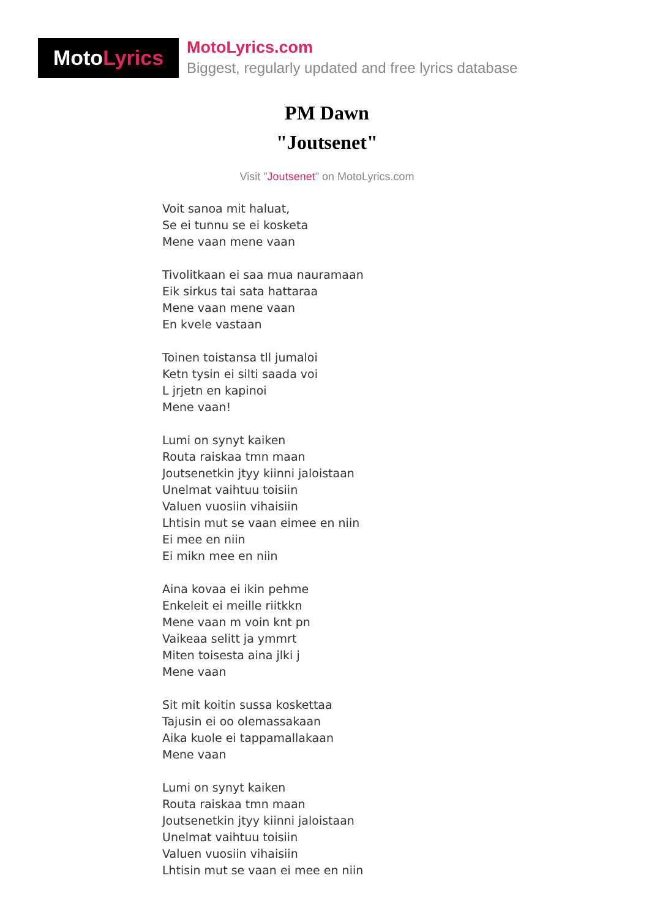Moto Lyrics
MotoLyrics.com
Biggest, regularly updated and free lyrics database
PM Dawn
"Joutsenet"
Visit "Joutsenet" on MotoLyrics.com
Voit sanoa mit haluat,
Se ei tunnu se ei kosketa
Mene vaan mene vaan
Tivolitkaan ei saa mua nauramaan
Eik sirkus tai sata hattaraa
Mene vaan mene vaan
En kvele vastaan
Toinen toistansa tll jumaloi
Ketn tysin ei silti saada voi
L jrjetn en kapinoi
Mene vaan!
Lumi on synyt kaiken
Routa raiskaa tmn maan
Joutsenetkin jtyy kiinni jaloistaan
Unelmat vaihtuu toisiin
Valuen vuosiin vihaisiin
Lhtisin mut se vaan eimee en niin
Ei mee en niin
Ei mikn mee en niin
Aina kovaa ei ikin pehme
Enkeleit ei meille riitkkn
Mene vaan m voin knt pn
Vaikeaa selitt ja ymmrt
Miten toisesta aina jlki j
Mene vaan
Sit mit koitin sussa koskettaa
Tajusin ei oo olemassakaan
Aika kuole ei tappamallakaan
Mene vaan
Lumi on synyt kaiken
Routa raiskaa tmn maan
Joutsenetkin jtyy kiinni jaloistaan
Unelmat vaihtuu toisiin
Valuen vuosiin vihaisiin
Lhtisin mut se vaan ei mee en niin